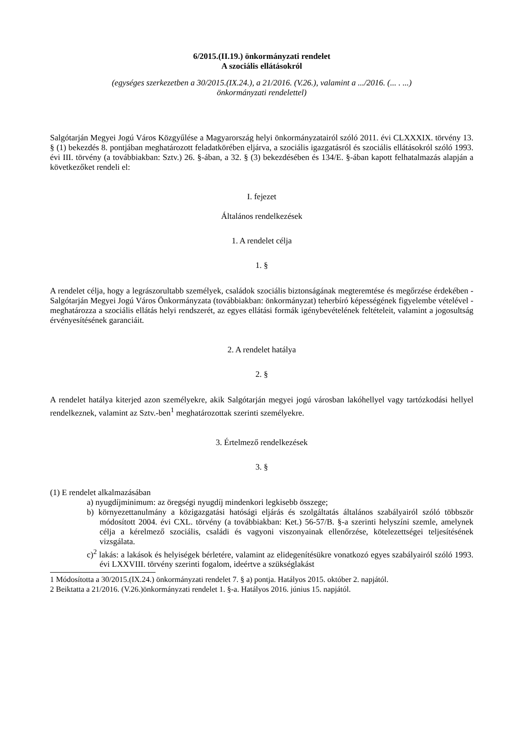6/2015.(II.19.) önkormányzati rendelet
A szociális ellátásokról
(egységes szerkezetben a 30/2015.(IX.24.), a 21/2016. (V.26.), valamint a .../2016. (... . ...)
önkormányzati rendelettel)
Salgótarján Megyei Jogú Város Közgyűlése a Magyarország helyi önkormányzatairól szóló 2011. évi CLXXXIX. törvény 13. § (1) bekezdés 8. pontjában meghatározott feladatkörében eljárva, a szociális igazgatásról és szociális ellátásokról szóló 1993. évi III. törvény (a továbbiakban: Sztv.) 26. §-ában, a 32. § (3) bekezdésében és 134/E. §-ában kapott felhatalmazás alapján a következőket rendeli el:
I. fejezet
Általános rendelkezések
1. A rendelet célja
1. §
A rendelet célja, hogy a legrászorultabb személyek, családok szociális biztonságának megteremtése és megőrzése érdekében - Salgótarján Megyei Jogú Város Önkormányzata (továbbiakban: önkormányzat) teherbíró képességének figyelembe vételével - meghatározza a szociális ellátás helyi rendszerét, az egyes ellátási formák igénybevételének feltételeit, valamint a jogosultság érvényesítésének garanciáit.
2. A rendelet hatálya
2. §
A rendelet hatálya kiterjed azon személyekre, akik Salgótarján megyei jogú városban lakóhellyel vagy tartózkodási hellyel rendelkeznek, valamint az Sztv.-ben<sup>1</sup> meghatározottak szerinti személyekre.
3. Értelmező rendelkezések
3. §
(1) E rendelet alkalmazásában
a) nyugdíjminimum: az öregségi nyugdíj mindenkori legkisebb összege;
b) környezettanulmány a közigazgatási hatósági eljárás és szolgáltatás általános szabályairól szóló többször módosított 2004. évi CXL. törvény (a továbbiakban: Ket.) 56-57/B. §-a szerinti helyszíni szemle, amelynek célja a kérelmező szociális, családi és vagyoni viszonyainak ellenőrzése, kötelezettségei teljesítésének vizsgálata.
c)<sup>2</sup> lakás: a lakások és helyiségek bérletére, valamint az elidegenítésükre vonatkozó egyes szabályairól szóló 1993. évi LXXVIII. törvény szerinti fogalom, ideértve a szükséglakást
1 Módosította a 30/2015.(IX.24.) önkormányzati rendelet 7. § a) pontja. Hatályos 2015. október 2. napjától.
2 Beiktatta a 21/2016. (V.26.)önkormányzati rendelet 1. §-a. Hatályos 2016. június 15. napjától.